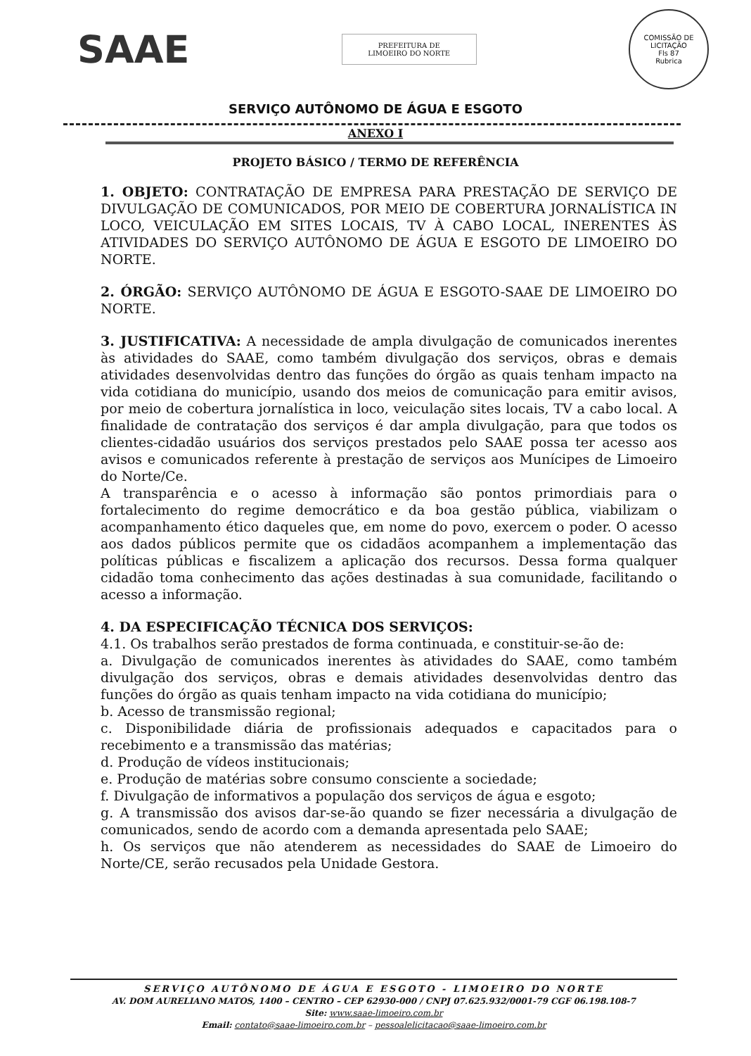SAAE
PREFEITURA DE
LIMOEIRO DO NORTE
COMISSÃO DE LICITAÇÃO
Fls 87
Rubrica
SERVIÇO AUTÔNOMO DE ÁGUA E ESGOTO
ANEXO I
PROJETO BÁSICO / TERMO DE REFERÊNCIA
1. OBJETO: CONTRATAÇÃO DE EMPRESA PARA PRESTAÇÃO DE SERVIÇO DE DIVULGAÇÃO DE COMUNICADOS, POR MEIO DE COBERTURA JORNALÍSTICA IN LOCO, VEICULAÇÃO EM SITES LOCAIS, TV À CABO LOCAL, INERENTES ÀS ATIVIDADES DO SERVIÇO AUTÔNOMO DE ÁGUA E ESGOTO DE LIMOEIRO DO NORTE.
2. ÓRGÃO: SERVIÇO AUTÔNOMO DE ÁGUA E ESGOTO-SAAE DE LIMOEIRO DO NORTE.
3. JUSTIFICATIVA: A necessidade de ampla divulgação de comunicados inerentes às atividades do SAAE, como também divulgação dos serviços, obras e demais atividades desenvolvidas dentro das funções do órgão as quais tenham impacto na vida cotidiana do município, usando dos meios de comunicação para emitir avisos, por meio de cobertura jornalística in loco, veiculação sites locais, TV a cabo local. A finalidade de contratação dos serviços é dar ampla divulgação, para que todos os clientes-cidadão usuários dos serviços prestados pelo SAAE possa ter acesso aos avisos e comunicados referente à prestação de serviços aos Munícipes de Limoeiro do Norte/Ce.
A transparência e o acesso à informação são pontos primordiais para o fortalecimento do regime democrático e da boa gestão pública, viabilizam o acompanhamento ético daqueles que, em nome do povo, exercem o poder. O acesso aos dados públicos permite que os cidadãos acompanhem a implementação das políticas públicas e fiscalizem a aplicação dos recursos. Dessa forma qualquer cidadão toma conhecimento das ações destinadas à sua comunidade, facilitando o acesso a informação.
4. DA ESPECIFICAÇÃO TÉCNICA DOS SERVIÇOS:
4.1. Os trabalhos serão prestados de forma continuada, e constituir-se-ão de:
a. Divulgação de comunicados inerentes às atividades do SAAE, como também divulgação dos serviços, obras e demais atividades desenvolvidas dentro das funções do órgão as quais tenham impacto na vida cotidiana do município;
b. Acesso de transmissão regional;
c. Disponibilidade diária de profissionais adequados e capacitados para o recebimento e a transmissão das matérias;
d. Produção de vídeos institucionais;
e. Produção de matérias sobre consumo consciente a sociedade;
f. Divulgação de informativos a população dos serviços de água e esgoto;
g. A transmissão dos avisos dar-se-ão quando se fizer necessária a divulgação de comunicados, sendo de acordo com a demanda apresentada pelo SAAE;
h. Os serviços que não atenderem as necessidades do SAAE de Limoeiro do Norte/CE, serão recusados pela Unidade Gestora.
SERVIÇO AUTÔNOMO DE ÁGUA E ESGOTO - LIMOEIRO DO NORTE
AV. DOM AURELIANO MATOS, 1400 – CENTRO – CEP 62930-000 / CNPJ 07.625.932/0001-79 CGF 06.198.108-7
Site: www.saae-limoeiro.com.br
Email: contato@saae-limoeiro.com.br – pessoalelicitacao@saae-limoeiro.com.br